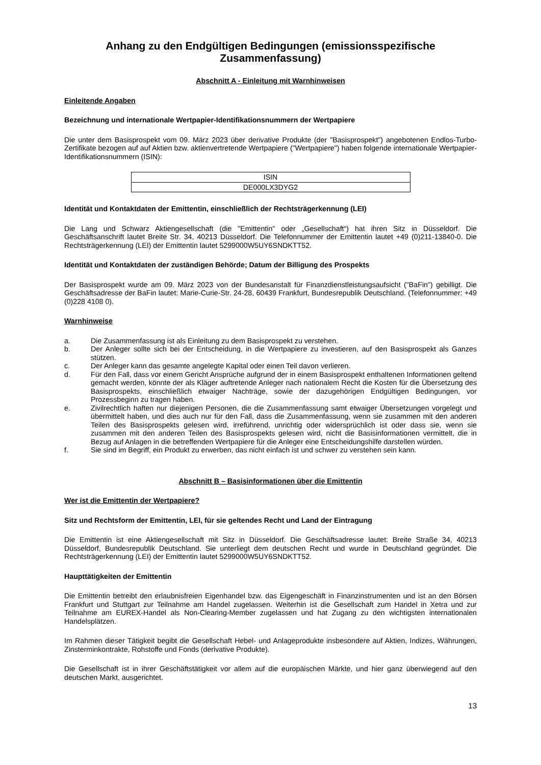Anhang zu den Endgültigen Bedingungen (emissionsspezifische Zusammenfassung)
Abschnitt A - Einleitung mit Warnhinweisen
Einleitende Angaben
Bezeichnung und internationale Wertpapier-Identifikationsnummern der Wertpapiere
Die unter dem Basisprospekt vom 09. März 2023 über derivative Produkte (der "Basisprospekt") angebotenen Endlos-Turbo-Zertifikate bezogen auf auf Aktien bzw. aktienvertretende Wertpapiere ("Wertpapiere") haben folgende internationale Wertpapier-Identifikationsnummern (ISIN):
| ISIN |
| --- |
| DE000LX3DYG2 |
Identität und Kontaktdaten der Emittentin, einschließlich der Rechtsträgerkennung (LEI)
Die Lang und Schwarz Aktiengesellschaft (die "Emittentin" oder „Gesellschaft“) hat ihren Sitz in Düsseldorf. Die Geschäftsanschrift lautet Breite Str. 34, 40213 Düsseldorf. Die Telefonnummer der Emittentin lautet +49 (0)211-13840-0. Die Rechtsträgerkennung (LEI) der Emittentin lautet 5299000W5UY6SNDKTT52.
Identität und Kontaktdaten der zuständigen Behörde; Datum der Billigung des Prospekts
Der Basisprospekt wurde am 09. März 2023 von der Bundesanstalt für Finanzdienstleistungsaufsicht ("BaFin") gebilligt. Die Geschäftsadresse der BaFin lautet: Marie-Curie-Str. 24-28, 60439 Frankfurt, Bundesrepublik Deutschland. (Telefonnummer: +49 (0)228 4108 0).
Warnhinweise
a. Die Zusammenfassung ist als Einleitung zu dem Basisprospekt zu verstehen.
b. Der Anleger sollte sich bei der Entscheidung, in die Wertpapiere zu investieren, auf den Basisprospekt als Ganzes stützen.
c. Der Anleger kann das gesamte angelegte Kapital oder einen Teil davon verlieren.
d. Für den Fall, dass vor einem Gericht Ansprüche aufgrund der in einem Basisprospekt enthaltenen Informationen geltend gemacht werden, könnte der als Kläger auftretende Anleger nach nationalem Recht die Kosten für die Übersetzung des Basisprospekts, einschließlich etwaiger Nachträge, sowie der dazugehörigen Endgültigen Bedingungen, vor Prozessbeginn zu tragen haben.
e. Zivilrechtlich haften nur diejenigen Personen, die die Zusammenfassung samt etwaiger Übersetzungen vorgelegt und übermittelt haben, und dies auch nur für den Fall, dass die Zusammenfassung, wenn sie zusammen mit den anderen Teilen des Basisprospekts gelesen wird, irreführend, unrichtig oder widersprüchlich ist oder dass sie, wenn sie zusammen mit den anderen Teilen des Basisprospekts gelesen wird, nicht die Basisinformationen vermittelt, die in Bezug auf Anlagen in die betreffenden Wertpapiere für die Anleger eine Entscheidungshilfe darstellen würden.
f. Sie sind im Begriff, ein Produkt zu erwerben, das nicht einfach ist und schwer zu verstehen sein kann.
Abschnitt B – Basisinformationen über die Emittentin
Wer ist die Emittentin der Wertpapiere?
Sitz und Rechtsform der Emittentin, LEI, für sie geltendes Recht und Land der Eintragung
Die Emittentin ist eine Aktiengesellschaft mit Sitz in Düsseldorf. Die Geschäftsadresse lautet: Breite Straße 34, 40213 Düsseldorf, Bundesrepublik Deutschland. Sie unterliegt dem deutschen Recht und wurde in Deutschland gegründet. Die Rechtsträgerkennung (LEI) der Emittentin lautet 5299000W5UY6SNDKTT52.
Haupttätigkeiten der Emittentin
Die Emittentin betreibt den erlaubnisfreien Eigenhandel bzw. das Eigengeschäft in Finanzinstrumenten und ist an den Börsen Frankfurt und Stuttgart zur Teilnahme am Handel zugelassen. Weiterhin ist die Gesellschaft zum Handel in Xetra und zur Teilnahme am EUREX-Handel als Non-Clearing-Member zugelassen und hat Zugang zu den wichtigsten internationalen Handelsplätzen.
Im Rahmen dieser Tätigkeit begibt die Gesellschaft Hebel- und Anlageprodukte insbesondere auf Aktien, Indizes, Währungen, Zinsterminkontrakte, Rohstoffe und Fonds (derivative Produkte).
Die Gesellschaft ist in ihrer Geschäftstätigkeit vor allem auf die europäischen Märkte, und hier ganz überwiegend auf den deutschen Markt, ausgerichtet.
13